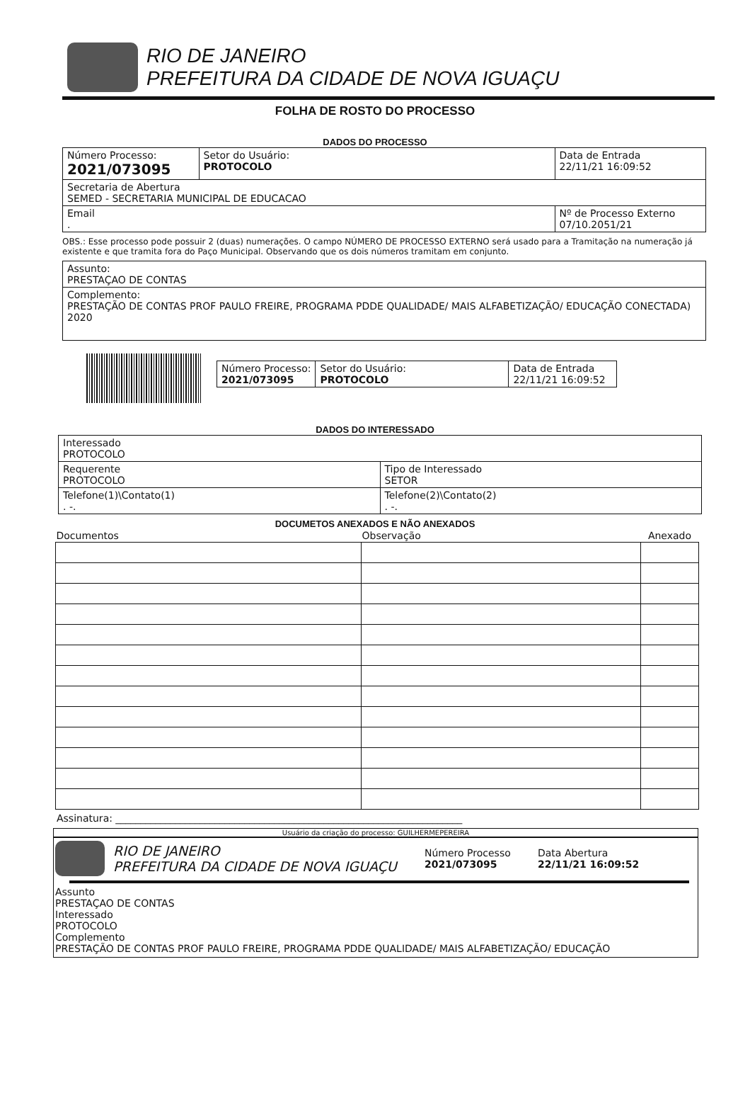RIO DE JANEIRO
PREFEITURA DA CIDADE DE NOVA IGUAÇU
FOLHA DE ROSTO DO PROCESSO
DADOS DO PROCESSO
| Número Processo: 2021/073095 | Setor do Usuário: PROTOCOLO | Data de Entrada 22/11/21 16:09:52 |
| Secretaria de Abertura SEMED - SECRETARIA MUNICIPAL DE EDUCACAO | | |
| Email . | | Nº de Processo Externo 07/10.2051/21 |
OBS.: Esse processo pode possuir 2 (duas) numerações. O campo NÚMERO DE PROCESSO EXTERNO será usado para a Tramitação na numeração já existente e que tramita fora do Paço Municipal. Observando que os dois números tramitam em conjunto.
| Assunto: PRESTAÇAO DE CONTAS |
| Complemento: PRESTAÇÃO DE CONTAS PROF PAULO FREIRE, PROGRAMA PDDE QUALIDADE/ MAIS ALFABETIZAÇÃO/ EDUCAÇÃO CONECTADA) 2020 |
| Número Processo: 2021/073095 | Setor do Usuário: PROTOCOLO | Data de Entrada 22/11/21 16:09:52 |
DADOS DO INTERESSADO
| Interessado PROTOCOLO | | |
| Requerente PROTOCOLO | | Tipo de Interessado SETOR |
| Telefone(1)\Contato(1) . -. | Telefone(2)\Contato(2) . -. | |
DOCUMETOS ANEXADOS E NÃO ANEXADOS
| Documentos | Observação | Anexado |
| --- | --- | --- |
Assinatura: ______________________________________________________________________
Usuário da criação do processo: GUILHERMEPEREIRA
RIO DE JANEIRO
PREFEITURA DA CIDADE DE NOVA IGUAÇU
Número Processo
2021/073095
Data Abertura
22/11/21 16:09:52
Assunto
PRESTAÇAO DE CONTAS
Interessado
PROTOCOLO
Complemento
PRESTAÇÃO DE CONTAS PROF PAULO FREIRE, PROGRAMA PDDE QUALIDADE/ MAIS ALFABETIZAÇÃO/ EDUCAÇÃO